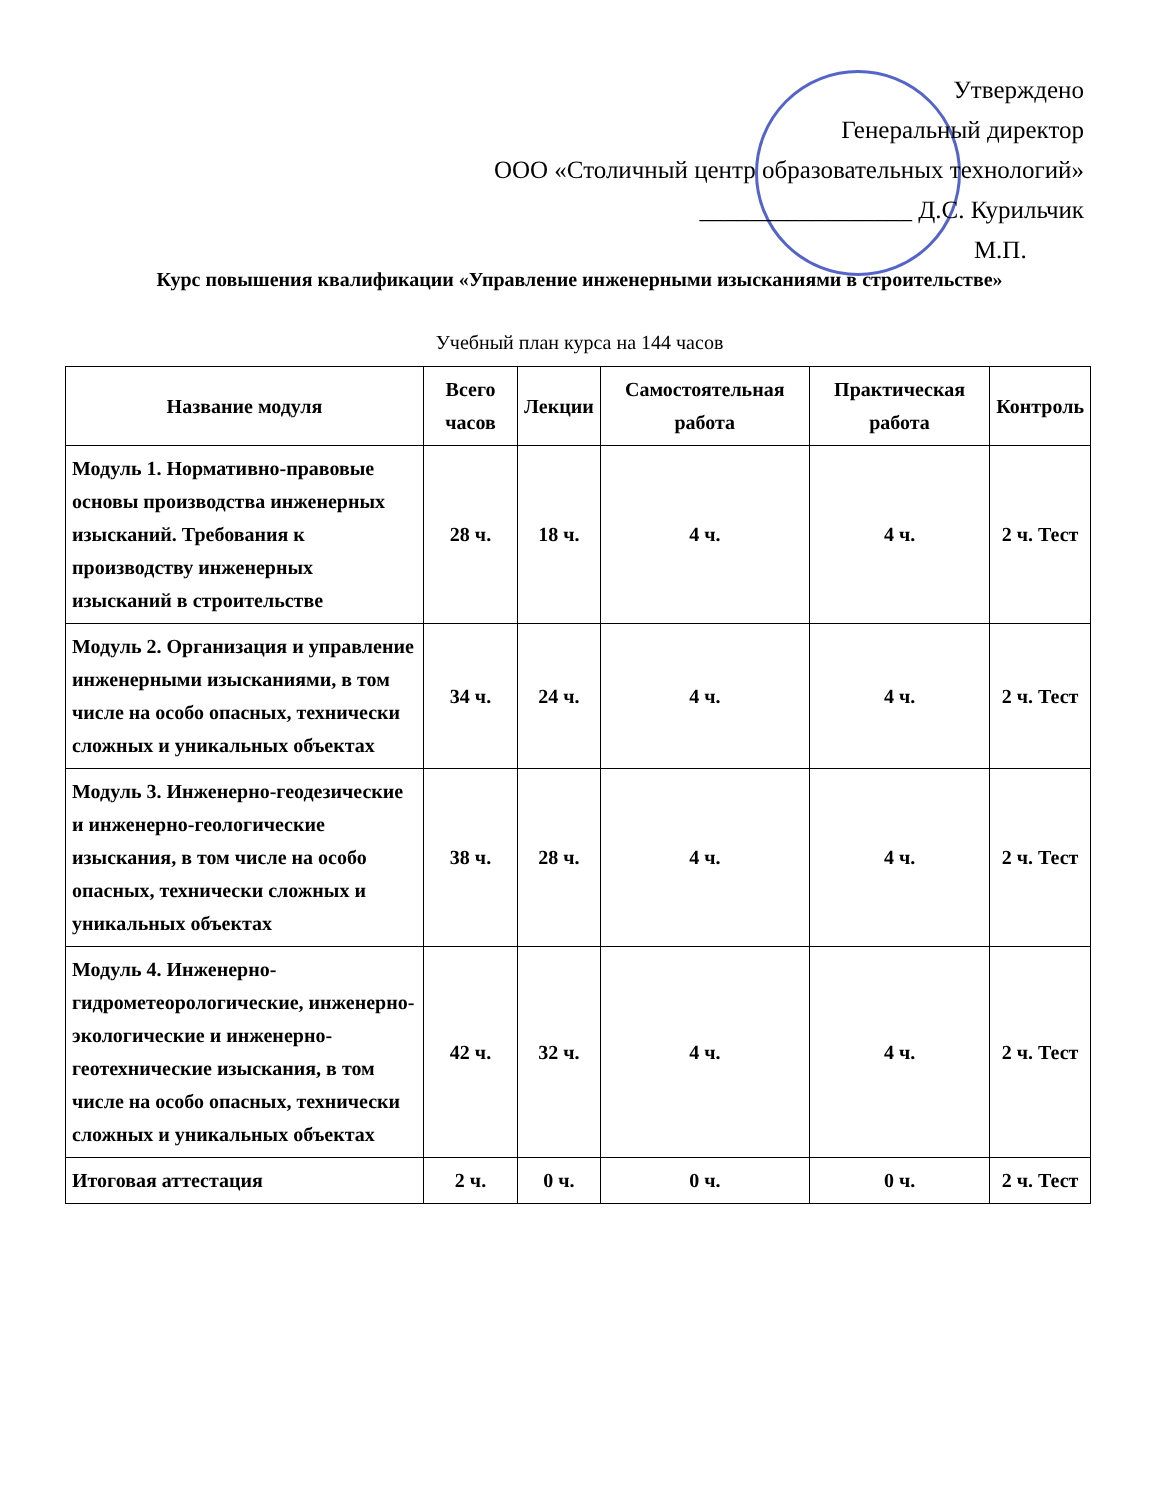Утверждено
Генеральный директор
ООО «Столичный центр образовательных технологий»
_________________ Д.С. Курильчик
М.П.
Курс повышения квалификации «Управление инженерными изысканиями в строительстве»
Учебный план курса на 144 часов
| Название модуля | Всего часов | Лекции | Самостоятельная работа | Практическая работа | Контроль |
| --- | --- | --- | --- | --- | --- |
| Модуль 1. Нормативно-правовые основы производства инженерных изысканий. Требования к производству инженерных изысканий в строительстве | 28 ч. | 18 ч. | 4 ч. | 4 ч. | 2 ч. Тест |
| Модуль 2. Организация и управление инженерными изысканиями, в том числе на особо опасных, технически сложных и уникальных объектах | 34 ч. | 24 ч. | 4 ч. | 4 ч. | 2 ч. Тест |
| Модуль 3. Инженерно-геодезические и инженерно-геологические изыскания, в том числе на особо опасных, технически сложных и уникальных объектах | 38 ч. | 28 ч. | 4 ч. | 4 ч. | 2 ч. Тест |
| Модуль 4. Инженерно-гидрометеорологические, инженерно-экологические и инженерно-геотехнические изыскания, в том числе на особо опасных, технически сложных и уникальных объектах | 42 ч. | 32 ч. | 4 ч. | 4 ч. | 2 ч. Тест |
| Итоговая аттестация | 2 ч. | 0 ч. | 0 ч. | 0 ч. | 2 ч. Тест |